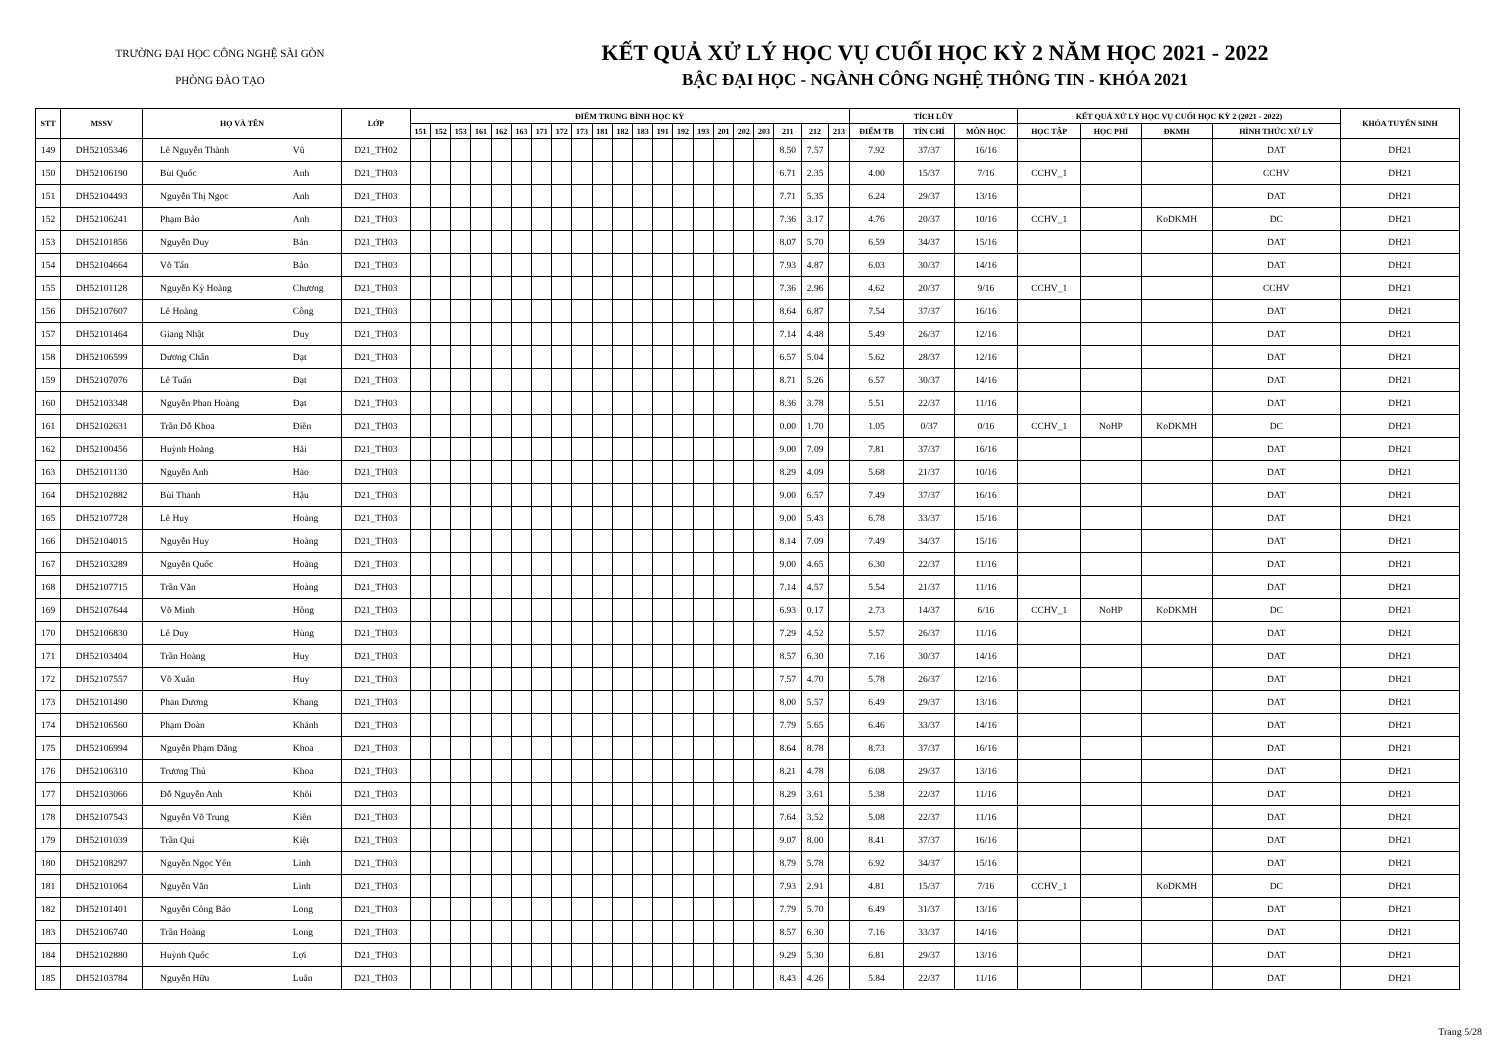TRƯỜNG ĐẠI HỌC CÔNG NGHỆ SÀI GÒN
PHÒNG ĐÀO TẠO
KẾT QUẢ XỬ LÝ HỌC VỤ CUỐI HỌC KỲ 2 NĂM HỌC 2021 - 2022
BẬC ĐẠI HỌC - NGÀNH CÔNG NGHỆ THÔNG TIN - KHÓA 2021
| STT | MSSV | HỌ VÀ TÊN | | LỚP | ĐIỂM TRUNG BÌNH HỌC KỲ | | | | | | | | | | | | | | | | | | | | | TÍCH LŨY | | | KẾT QUẢ XỬ LÝ HỌC VỤ CUỐI HỌC KỲ 2 (2021 - 2022) | | | | KHÓA TUYỂN SINH |
| --- | --- | --- | --- | --- | --- | --- | --- | --- | --- | --- | --- | --- | --- | --- | --- | --- | --- | --- | --- | --- | --- | --- | --- | --- | --- | --- | --- | --- | --- | --- | --- | --- | --- |
| | | | | | 151 | 152 | 153 | 161 | 162 | 163 | 171 | 172 | 173 | 181 | 182 | 183 | 191 | 192 | 193 | 201 | 202 | 203 | 211 | 212 | 213 | ĐIỂM TB | TÍN CHỈ | MÔN HỌC | HỌC TẬP | HỌC PHÍ | ĐKMH | HÌNH THỨC XỬ LÝ | |
| 149 | DH52105346 | Lê Nguyễn Thành | Vũ | D21_TH02 | | | | | | | | | | | | | | | | | | | 8.50 | 7.57 | | 7.92 | 37/37 | 16/16 | | | | DAT | DH21 |
| 150 | DH52106190 | Bùi Quốc | Anh | D21_TH03 | | | | | | | | | | | | | | | | | | | 6.71 | 2.35 | | 4.00 | 15/37 | 7/16 | CCHV_1 | | | CCHV | DH21 |
| 151 | DH52104493 | Nguyễn Thị Ngọc | Anh | D21_TH03 | | | | | | | | | | | | | | | | | | | 7.71 | 5.35 | | 6.24 | 29/37 | 13/16 | | | | DAT | DH21 |
| 152 | DH52106241 | Phạm Bảo | Anh | D21_TH03 | | | | | | | | | | | | | | | | | | | 7.36 | 3.17 | | 4.76 | 20/37 | 10/16 | CCHV_1 | | KoDKMH | DC | DH21 |
| 153 | DH52101856 | Nguyễn Duy | Bản | D21_TH03 | | | | | | | | | | | | | | | | | | | 8.07 | 5.70 | | 6.59 | 34/37 | 15/16 | | | | DAT | DH21 |
| 154 | DH52104664 | Võ Tấn | Bảo | D21_TH03 | | | | | | | | | | | | | | | | | | | 7.93 | 4.87 | | 6.03 | 30/37 | 14/16 | | | | DAT | DH21 |
| 155 | DH52101128 | Nguyễn Kỳ Hoàng | Chương | D21_TH03 | | | | | | | | | | | | | | | | | | | 7.36 | 2.96 | | 4.62 | 20/37 | 9/16 | CCHV_1 | | | CCHV | DH21 |
| 156 | DH52107607 | Lê Hoàng | Công | D21_TH03 | | | | | | | | | | | | | | | | | | | 8.64 | 6.87 | | 7.54 | 37/37 | 16/16 | | | | DAT | DH21 |
| 157 | DH52101464 | Giang Nhật | Duy | D21_TH03 | | | | | | | | | | | | | | | | | | | 7.14 | 4.48 | | 5.49 | 26/37 | 12/16 | | | | DAT | DH21 |
| 158 | DH52106599 | Dương Chấn | Đạt | D21_TH03 | | | | | | | | | | | | | | | | | | | 6.57 | 5.04 | | 5.62 | 28/37 | 12/16 | | | | DAT | DH21 |
| 159 | DH52107076 | Lê Tuấn | Đạt | D21_TH03 | | | | | | | | | | | | | | | | | | | 8.71 | 5.26 | | 6.57 | 30/37 | 14/16 | | | | DAT | DH21 |
| 160 | DH52103348 | Nguyễn Phan Hoàng | Đạt | D21_TH03 | | | | | | | | | | | | | | | | | | | 8.36 | 3.78 | | 5.51 | 22/37 | 11/16 | | | | DAT | DH21 |
| 161 | DH52102631 | Trần Đỗ Khoa | Điền | D21_TH03 | | | | | | | | | | | | | | | | | | | 0.00 | 1.70 | | 1.05 | 0/37 | 0/16 | CCHV_1 | NoHP | KoDKMH | DC | DH21 |
| 162 | DH52100456 | Huỳnh Hoàng | Hải | D21_TH03 | | | | | | | | | | | | | | | | | | | 9.00 | 7.09 | | 7.81 | 37/37 | 16/16 | | | | DAT | DH21 |
| 163 | DH52101130 | Nguyễn Anh | Hào | D21_TH03 | | | | | | | | | | | | | | | | | | | 8.29 | 4.09 | | 5.68 | 21/37 | 10/16 | | | | DAT | DH21 |
| 164 | DH52102882 | Bùi Thanh | Hậu | D21_TH03 | | | | | | | | | | | | | | | | | | | 9.00 | 6.57 | | 7.49 | 37/37 | 16/16 | | | | DAT | DH21 |
| 165 | DH52107728 | Lê Huy | Hoàng | D21_TH03 | | | | | | | | | | | | | | | | | | | 9.00 | 5.43 | | 6.78 | 33/37 | 15/16 | | | | DAT | DH21 |
| 166 | DH52104015 | Nguyễn Huy | Hoàng | D21_TH03 | | | | | | | | | | | | | | | | | | | 8.14 | 7.09 | | 7.49 | 34/37 | 15/16 | | | | DAT | DH21 |
| 167 | DH52103289 | Nguyễn Quốc | Hoàng | D21_TH03 | | | | | | | | | | | | | | | | | | | 9.00 | 4.65 | | 6.30 | 22/37 | 11/16 | | | | DAT | DH21 |
| 168 | DH52107715 | Trần Văn | Hoàng | D21_TH03 | | | | | | | | | | | | | | | | | | | 7.14 | 4.57 | | 5.54 | 21/37 | 11/16 | | | | DAT | DH21 |
| 169 | DH52107644 | Võ Minh | Hồng | D21_TH03 | | | | | | | | | | | | | | | | | | | 6.93 | 0.17 | | 2.73 | 14/37 | 6/16 | CCHV_1 | NoHP | KoDKMH | DC | DH21 |
| 170 | DH52106830 | Lê Duy | Hùng | D21_TH03 | | | | | | | | | | | | | | | | | | | 7.29 | 4.52 | | 5.57 | 26/37 | 11/16 | | | | DAT | DH21 |
| 171 | DH52103404 | Trần Hoàng | Huy | D21_TH03 | | | | | | | | | | | | | | | | | | | 8.57 | 6.30 | | 7.16 | 30/37 | 14/16 | | | | DAT | DH21 |
| 172 | DH52107557 | Võ Xuân | Huy | D21_TH03 | | | | | | | | | | | | | | | | | | | 7.57 | 4.70 | | 5.78 | 26/37 | 12/16 | | | | DAT | DH21 |
| 173 | DH52101490 | Phan Dương | Khang | D21_TH03 | | | | | | | | | | | | | | | | | | | 8.00 | 5.57 | | 6.49 | 29/37 | 13/16 | | | | DAT | DH21 |
| 174 | DH52106560 | Phạm Đoàn | Khánh | D21_TH03 | | | | | | | | | | | | | | | | | | | 7.79 | 5.65 | | 6.46 | 33/37 | 14/16 | | | | DAT | DH21 |
| 175 | DH52106994 | Nguyễn Phạm Đăng | Khoa | D21_TH03 | | | | | | | | | | | | | | | | | | | 8.64 | 8.78 | | 8.73 | 37/37 | 16/16 | | | | DAT | DH21 |
| 176 | DH52106310 | Trương Thủ | Khoa | D21_TH03 | | | | | | | | | | | | | | | | | | | 8.21 | 4.78 | | 6.08 | 29/37 | 13/16 | | | | DAT | DH21 |
| 177 | DH52103066 | Đỗ Nguyễn Anh | Khôi | D21_TH03 | | | | | | | | | | | | | | | | | | | 8.29 | 3.61 | | 5.38 | 22/37 | 11/16 | | | | DAT | DH21 |
| 178 | DH52107543 | Nguyễn Võ Trung | Kiên | D21_TH03 | | | | | | | | | | | | | | | | | | | 7.64 | 3.52 | | 5.08 | 22/37 | 11/16 | | | | DAT | DH21 |
| 179 | DH52101039 | Trần Quí | Kiệt | D21_TH03 | | | | | | | | | | | | | | | | | | | 9.07 | 8.00 | | 8.41 | 37/37 | 16/16 | | | | DAT | DH21 |
| 180 | DH52108297 | Nguyễn Ngọc Yến | Linh | D21_TH03 | | | | | | | | | | | | | | | | | | | 8.79 | 5.78 | | 6.92 | 34/37 | 15/16 | | | | DAT | DH21 |
| 181 | DH52101064 | Nguyễn Văn | Linh | D21_TH03 | | | | | | | | | | | | | | | | | | | 7.93 | 2.91 | | 4.81 | 15/37 | 7/16 | CCHV_1 | | KoDKMH | DC | DH21 |
| 182 | DH52101401 | Nguyễn Công Bảo | Long | D21_TH03 | | | | | | | | | | | | | | | | | | | 7.79 | 5.70 | | 6.49 | 31/37 | 13/16 | | | | DAT | DH21 |
| 183 | DH52106740 | Trần Hoàng | Long | D21_TH03 | | | | | | | | | | | | | | | | | | | 8.57 | 6.30 | | 7.16 | 33/37 | 14/16 | | | | DAT | DH21 |
| 184 | DH52102880 | Huỳnh Quốc | Lợi | D21_TH03 | | | | | | | | | | | | | | | | | | | 9.29 | 5.30 | | 6.81 | 29/37 | 13/16 | | | | DAT | DH21 |
| 185 | DH52103784 | Nguyễn Hữu | Luân | D21_TH03 | | | | | | | | | | | | | | | | | | | 8.43 | 4.26 | | 5.84 | 22/37 | 11/16 | | | | DAT | DH21 |
Trang 5/28